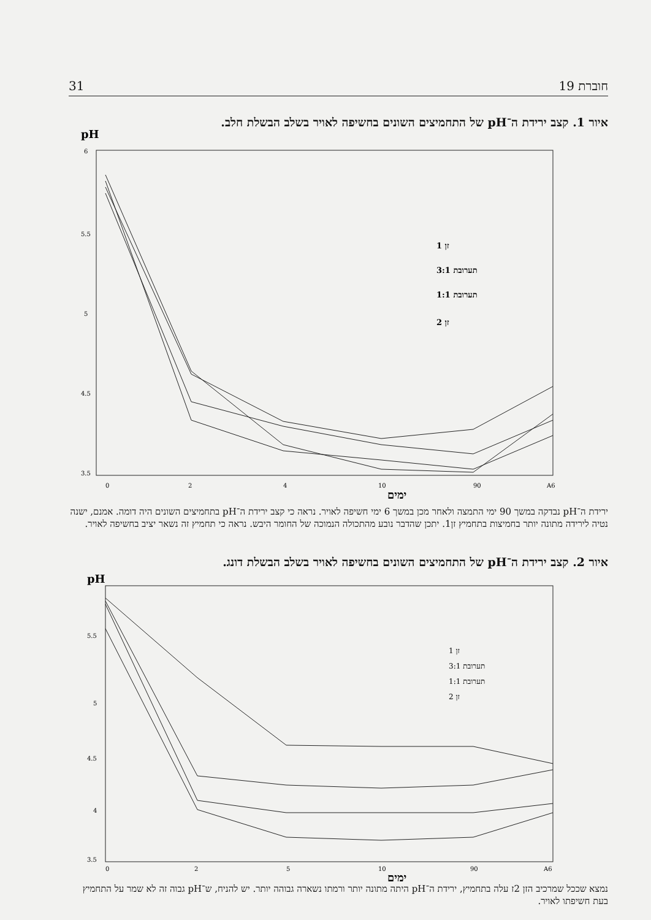31 חוברת 19
איור 1. קצב ירידת ה־pH של התחמיצים השונים בחשיפה לאויר בשלב הבשלת חלב.
pH
6
5.5
5
4.5
3.5
0
2
4
10
90
A6
זן 1
תערובת 3:1
תערובת 1:1
זן 2
ימים
ירידת ה־pH נבדקה במשך 90 ימי התמצה ולאחר מכן במשך 6 ימי חשיפה לאויר. נראה כי קצב ירידת ה־pH בתחמיצים השונים היה דומה. אמנם, ישנה נטיה לירידה מתונה יותר בחמיצות בתחמיץ זן1. יתכן שהדבר נובע מהתכולה הנמוכה של החומר היבש. נראה כי תחמיץ זה נשאר יציב בחשיפה לאויר.
איור 2. קצב ירידת ה־pH של התחמיצים השונים בחשיפה לאויר בשלב הבשלת דונג.
pH
5.5
5
4.5
4
3.5
0
2
5
10
90
A6
זן 1
תערובת 3:1
תערובת 1:1
זן 2
ימים
נמצא שככל שמרכיב הזן 2ז עלה בתחמיץ, ירידת ה־pH היתה מתונה יותר ורמתו נשארה גבוהה יותר. יש להניח, ש־pH גבוה זה לא שמר על התחמיץ בעת חשיפתו לאויר.